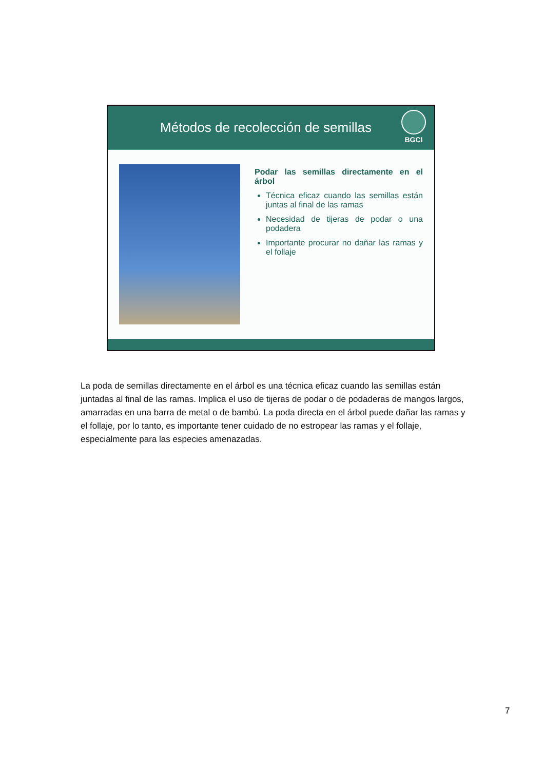Métodos de recolección de semillas
BGCI
Podar las semillas directamente en el árbol
Técnica eficaz cuando las semillas están juntas al final de las ramas
Necesidad de tijeras de podar o una podadera
Importante procurar no dañar las ramas y el follaje
La poda de semillas directamente en el árbol es una técnica eficaz cuando las semillas están juntadas al final de las ramas. Implica el uso de tijeras de podar o de podaderas de mangos largos, amarradas en una barra de metal o de bambú. La poda directa en el árbol puede dañar las ramas y el follaje, por lo tanto, es importante tener cuidado de no estropear las ramas y el follaje, especialmente para las especies amenazadas.
7